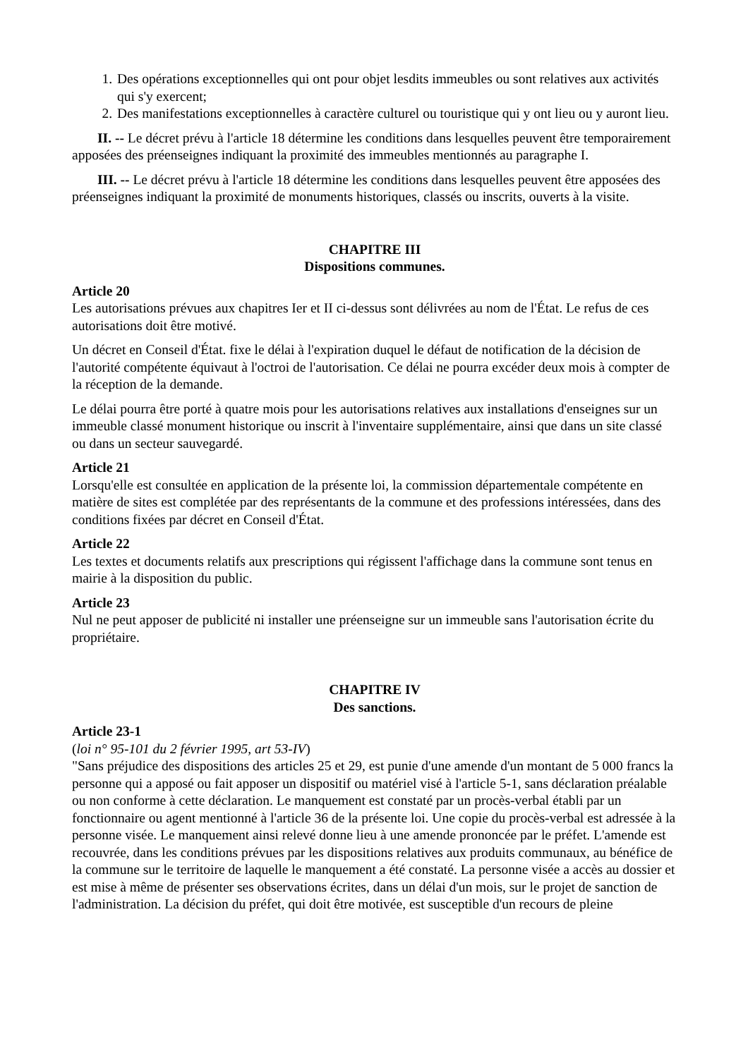1. Des opérations exceptionnelles qui ont pour objet lesdits immeubles ou sont relatives aux activités qui s'y exercent;
2. Des manifestations exceptionnelles à caractère culturel ou touristique qui y ont lieu ou y auront lieu.
II. -- Le décret prévu à l'article 18 détermine les conditions dans lesquelles peuvent être temporairement apposées des préenseignes indiquant la proximité des immeubles mentionnés au paragraphe I.
III. -- Le décret prévu à l'article 18 détermine les conditions dans lesquelles peuvent être apposées des préenseignes indiquant la proximité de monuments historiques, classés ou inscrits, ouverts à la visite.
CHAPITRE III
Dispositions communes.
Article 20
Les autorisations prévues aux chapitres Ier et II ci-dessus sont délivrées au nom de l'État. Le refus de ces autorisations doit être motivé.
Un décret en Conseil d'État. fixe le délai à l'expiration duquel le défaut de notification de la décision de l'autorité compétente équivaut à l'octroi de l'autorisation. Ce délai ne pourra excéder deux mois à compter de la réception de la demande.
Le délai pourra être porté à quatre mois pour les autorisations relatives aux installations d'enseignes sur un immeuble classé monument historique ou inscrit à l'inventaire supplémentaire, ainsi que dans un site classé ou dans un secteur sauvegardé.
Article 21
Lorsqu'elle est consultée en application de la présente loi, la commission départementale compétente en matière de sites est complétée par des représentants de la commune et des professions intéressées, dans des conditions fixées par décret en Conseil d'État.
Article 22
Les textes et documents relatifs aux prescriptions qui régissent l'affichage dans la commune sont tenus en mairie à la disposition du public.
Article 23
Nul ne peut apposer de publicité ni installer une préenseigne sur un immeuble sans l'autorisation écrite du propriétaire.
CHAPITRE IV
Des sanctions.
Article 23-1
(loi n° 95-101 du 2 février 1995, art 53-IV)
"Sans préjudice des dispositions des articles 25 et 29, est punie d'une amende d'un montant de 5 000 francs la personne qui a apposé ou fait apposer un dispositif ou matériel visé à l'article 5-1, sans déclaration préalable ou non conforme à cette déclaration. Le manquement est constaté par un procès-verbal établi par un fonctionnaire ou agent mentionné à l'article 36 de la présente loi. Une copie du procès-verbal est adressée à la personne visée. Le manquement ainsi relevé donne lieu à une amende prononcée par le préfet. L'amende est recouvrée, dans les conditions prévues par les dispositions relatives aux produits communaux, au bénéfice de la commune sur le territoire de laquelle le manquement a été constaté. La personne visée a accès au dossier et est mise à même de présenter ses observations écrites, dans un délai d'un mois, sur le projet de sanction de l'administration. La décision du préfet, qui doit être motivée, est susceptible d'un recours de pleine